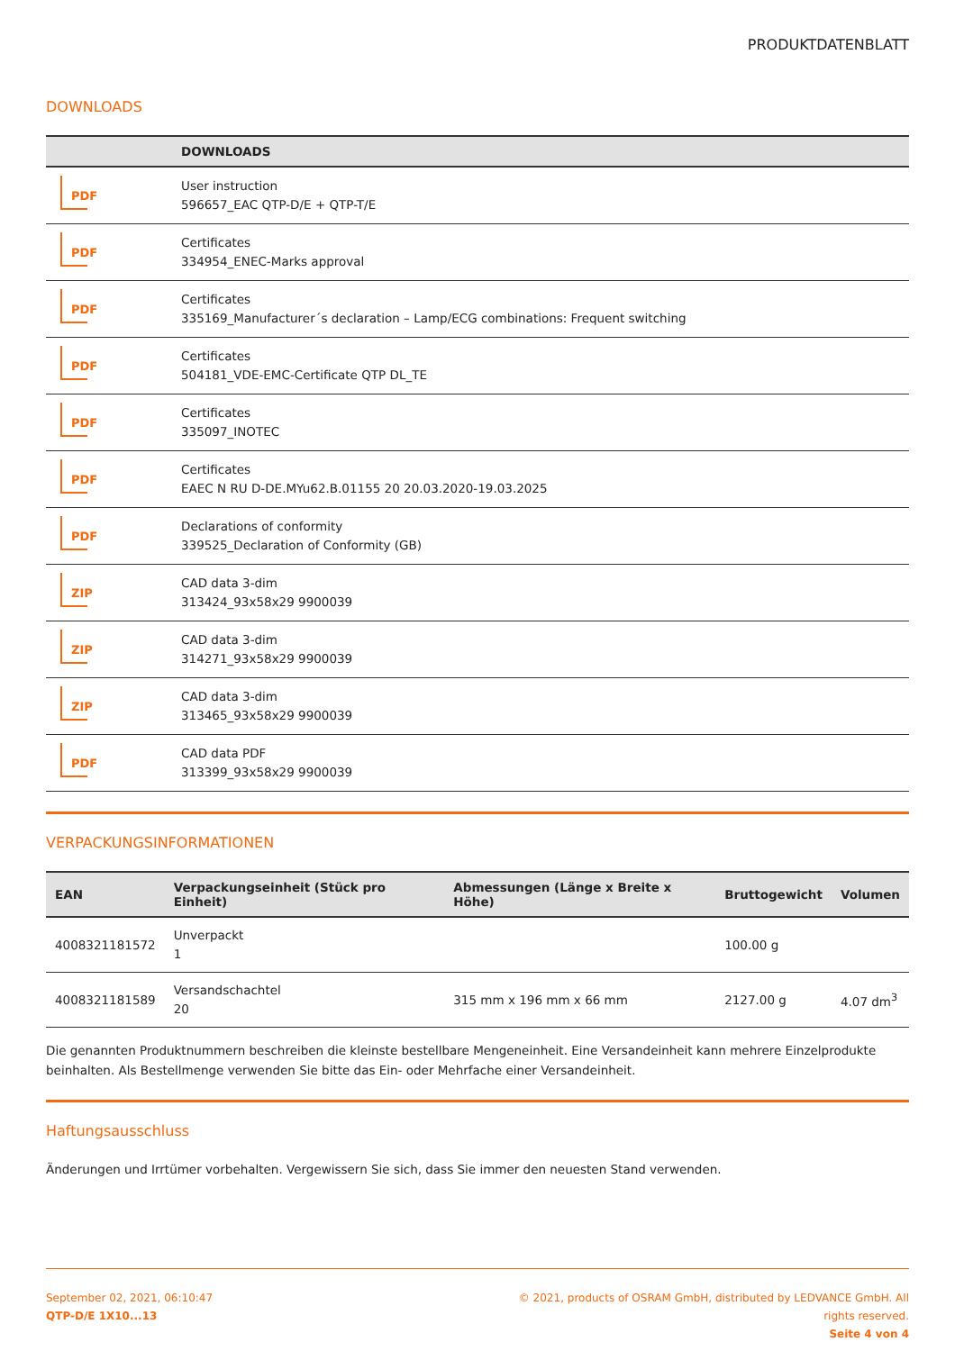PRODUKTDATENBLATT
DOWNLOADS
| | DOWNLOADS |
| --- | --- |
| PDF | User instruction 596657_EAC QTP-D/E + QTP-T/E |
| PDF | Certificates 334954_ENEC-Marks approval |
| PDF | Certificates 335169_Manufacturer´s declaration – Lamp/ECG combinations: Frequent switching |
| PDF | Certificates 504181_VDE-EMC-Certificate QTP DL_TE |
| PDF | Certificates 335097_INOTEC |
| PDF | Certificates EAEC N RU D-DE.MYu62.B.01155 20 20.03.2020-19.03.2025 |
| PDF | Declarations of conformity 339525_Declaration of Conformity (GB) |
| ZIP | CAD data 3-dim 313424_93x58x29 9900039 |
| ZIP | CAD data 3-dim 314271_93x58x29 9900039 |
| ZIP | CAD data 3-dim 313465_93x58x29 9900039 |
| PDF | CAD data PDF 313399_93x58x29 9900039 |
VERPACKUNGSINFORMATIONEN
| EAN | Verpackungseinheit (Stück pro Einheit) | Abmessungen (Länge x Breite x Höhe) | Bruttogewicht | Volumen |
| --- | --- | --- | --- | --- |
| 4008321181572 | Unverpackt 1 | | 100.00 g | |
| 4008321181589 | Versandschachtel 20 | 315 mm x 196 mm x 66 mm | 2127.00 g | 4.07 dm<sup>3</sup> |
Die genannten Produktnummern beschreiben die kleinste bestellbare Mengeneinheit. Eine Versandeinheit kann mehrere Einzelprodukte beinhalten. Als Bestellmenge verwenden Sie bitte das Ein- oder Mehrfache einer Versandeinheit.
Haftungsausschluss
Änderungen und Irrtümer vorbehalten. Vergewissern Sie sich, dass Sie immer den neuesten Stand verwenden.
September 02, 2021, 06:10:47
QTP-D/E 1X10...13
© 2021, products of OSRAM GmbH, distributed by LEDVANCE GmbH. All rights reserved.
Seite 4 von 4